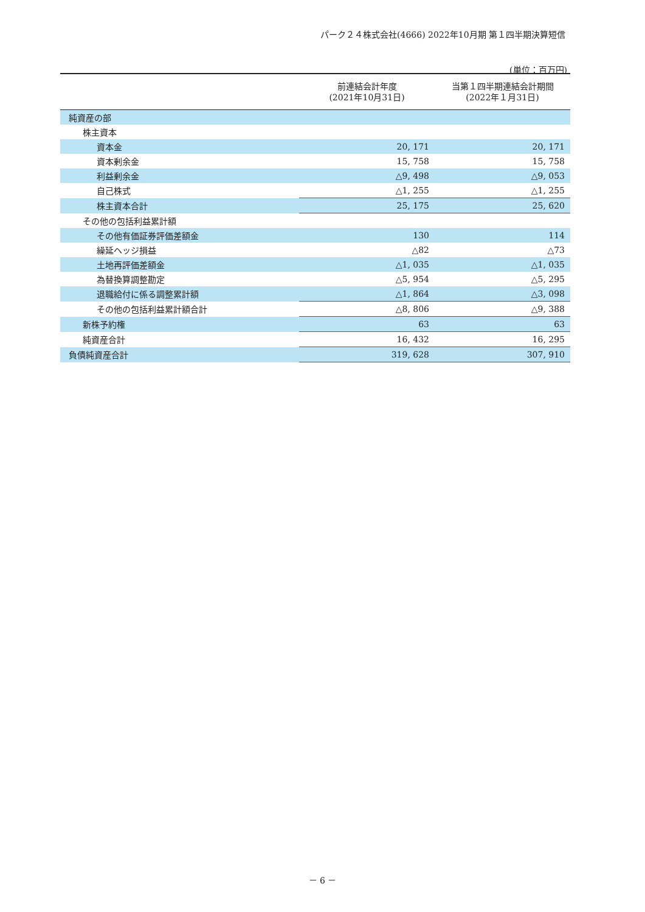パーク２４株式会社(4666) 2022年10月期 第１四半期決算短信
(単位：百万円)
| | 前連結会計年度 (2021年10月31日) | 当第１四半期連結会計期間 (2022年１月31日) |
| --- | --- | --- |
| 純資産の部 | | |
| 株主資本 | | |
| 資本金 | 20, 171 | 20, 171 |
| 資本剰余金 | 15, 758 | 15, 758 |
| 利益剰余金 | △9, 498 | △9, 053 |
| 自己株式 | △1, 255 | △1, 255 |
| 株主資本合計 | 25, 175 | 25, 620 |
| その他の包括利益累計額 | | |
| その他有価証券評価差額金 | 130 | 114 |
| 繰延ヘッジ損益 | △82 | △73 |
| 土地再評価差額金 | △1, 035 | △1, 035 |
| 為替換算調整勘定 | △5, 954 | △5, 295 |
| 退職給付に係る調整累計額 | △1, 864 | △3, 098 |
| その他の包括利益累計額合計 | △8, 806 | △9, 388 |
| 新株予約権 | 63 | 63 |
| 純資産合計 | 16, 432 | 16, 295 |
| 負債純資産合計 | 319, 628 | 307, 910 |
－ 6 －